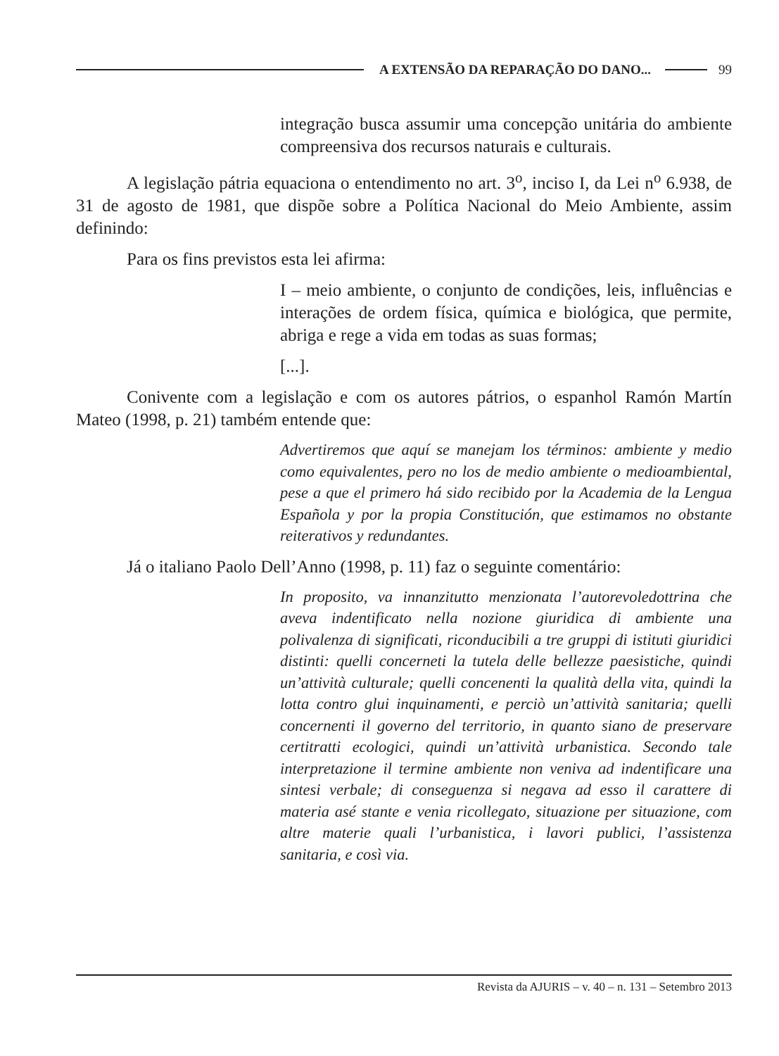A EXTENSÃO DA REPARAÇÃO DO DANO... 99
integração busca assumir uma concepção unitária do ambiente compreensiva dos recursos naturais e culturais.
A legislação pátria equaciona o entendimento no art. 3<sup>o</sup>, inciso I, da Lei n<sup>o</sup> 6.938, de 31 de agosto de 1981, que dispõe sobre a Política Nacional do Meio Ambiente, assim definindo:
Para os fins previstos esta lei afirma:
I – meio ambiente, o conjunto de condições, leis, influências e interações de ordem física, química e biológica, que permite, abriga e rege a vida em todas as suas formas;
[...].
Conivente com a legislação e com os autores pátrios, o espanhol Ramón Martín Mateo (1998, p. 21) também entende que:
Advertiremos que aquí se manejam los términos: ambiente y medio como equivalentes, pero no los de medio ambiente o medioambiental, pese a que el primero há sido recibido por la Academia de la Lengua Española y por la propia Constitución, que estimamos no obstante reiterativos y redundantes.
Já o italiano Paolo Dell’Anno (1998, p. 11) faz o seguinte comentário:
In proposito, va innanzitutto menzionata l’autorevoledottrina che aveva indentificato nella nozione giuridica di ambiente una polivalenza di significati, riconducibili a tre gruppi di istituti giuridici distinti: quelli concerneti la tutela delle bellezze paesistiche, quindi un’attività culturale; quelli concenenti la qualità della vita, quindi la lotta contro glui inquinamenti, e perciò un’attività sanitaria; quelli concernenti il governo del territorio, in quanto siano de preservare certitratti ecologici, quindi un’attività urbanistica. Secondo tale interpretazione il termine ambiente non veniva ad indentificare una sintesi verbale; di conseguenza si negava ad esso il carattere di materia asé stante e venia ricollegato, situazione per situazione, com altre materie quali l’urbanistica, i lavori publici, l’assistenza sanitaria, e così via.
Revista da AJURIS – v. 40 – n. 131 – Setembro 2013